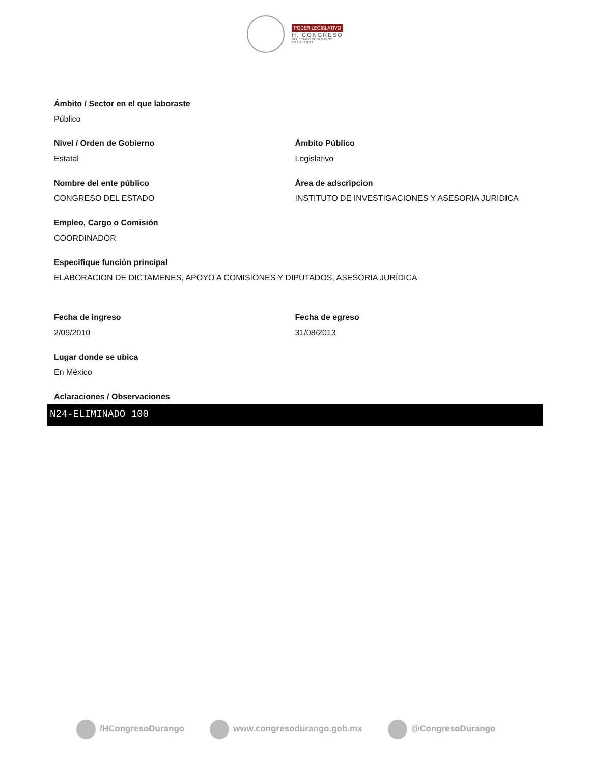PODER LEGISLATIVO
H. CONGRESO
DEL ESTADO DE DURANGO
2 0 1 8 - 2 0 2 1
Ámbito / Sector en el que laboraste
Público
Nivel / Orden de Gobierno
Estatal
Ámbito Público
Legislativo
Nombre del ente público
CONGRESO DEL ESTADO
Área de adscripcion
INSTITUTO DE INVESTIGACIONES Y ASESORIA JURIDICA
Empleo, Cargo o Comisión
COORDINADOR
Especifique función principal
ELABORACION DE DICTAMENES, APOYO A COMISIONES Y DIPUTADOS, ASESORIA JURÍDICA
Fecha de ingreso
2/09/2010
Fecha de egreso
31/08/2013
Lugar donde se ubica
En México
Aclaraciones / Observaciones
N24-ELIMINADO 100
/HCongresoDurango www.congresodurango.gob.mx @CongresoDurango